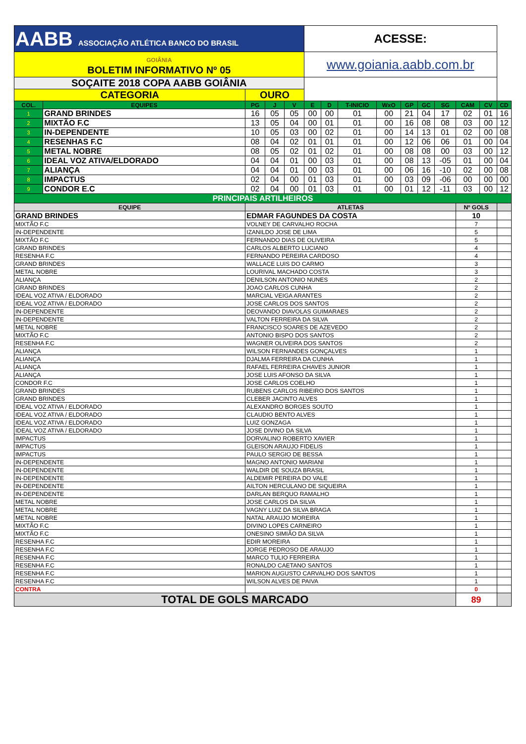| AABB ASSOCIAÇÃO ATLÉTICA BANCO DO BRASIL | | | | | ACESSE: | | | | | | | | | |
| GOIÂNIA BOLETIM INFORMATIVO Nº 05 | | | | | www.goiania.aabb.com.br | | | | | | | | | |
| SOÇAITE 2018 COPA AABB GOIÂNIA | | | | | | | | | | | | | | |
| CATEGORIA | | OURO | | | | | | | | | | | | |
| COL. | EQUIPES | PG | J | V | E | D | T-INICIO | WxO | GP | GC | SG | CAM | CV | CD |
| 1 | GRAND BRINDES | 16 | 05 | 05 | 00 | 00 | 01 | 00 | 21 | 04 | 17 | 02 | 01 | 16 |
| 2 | MIXTÃO F.C | 13 | 05 | 04 | 00 | 01 | 01 | 00 | 16 | 08 | 08 | 03 | 00 | 12 |
| 3 | IN-DEPENDENTE | 10 | 05 | 03 | 00 | 02 | 01 | 00 | 14 | 13 | 01 | 02 | 00 | 08 |
| 4 | RESENHAS F.C | 08 | 04 | 02 | 01 | 01 | 01 | 00 | 12 | 06 | 06 | 01 | 00 | 04 |
| 5 | METAL NOBRE | 08 | 05 | 02 | 01 | 02 | 01 | 00 | 08 | 08 | 00 | 03 | 00 | 12 |
| 6 | IDEAL VOZ ATIVA/ELDORADO | 04 | 04 | 01 | 00 | 03 | 01 | 00 | 08 | 13 | -05 | 01 | 00 | 04 |
| 7 | ALIANÇA | 04 | 04 | 01 | 00 | 03 | 01 | 00 | 06 | 16 | -10 | 02 | 00 | 08 |
| 8 | IMPACTUS | 02 | 04 | 00 | 01 | 03 | 01 | 00 | 03 | 09 | -06 | 00 | 00 | 00 |
| 9 | CONDOR E.C | 02 | 04 | 00 | 01 | 03 | 01 | 00 | 01 | 12 | -11 | 03 | 00 | 12 |
| PRINCIPAIS ARTILHEIROS | | | | | | | | | | | | | | |
| EQUIPE | | ATLETAS | | | | | | | | | | Nº GOLS | | |
| GRAND BRINDES | | EDMAR FAGUNDES DA COSTA | | | | | | | | | | 10 | | |
| MIXTÃO F.C | | VOLNEY DE CARVALHO ROCHA | | | | | | | | | | 7 | | |
| IN-DEPENDENTE | | IZANILDO JOSE DE LIMA | | | | | | | | | | 5 | | |
| MIXTÃO F.C | | FERNANDO DIAS DE OLIVEIRA | | | | | | | | | | 5 | | |
| GRAND BRINDES | | CARLOS ALBERTO LUCIANO | | | | | | | | | | 4 | | |
| RESENHA F.C | | FERNANDO PEREIRA CARDOSO | | | | | | | | | | 4 | | |
| GRAND BRINDES | | WALLACE LUIS DO CARMO | | | | | | | | | | 3 | | |
| METAL NOBRE | | LOURIVAL MACHADO COSTA | | | | | | | | | | 3 | | |
| ALIANÇA | | DENILSON ANTONIO NUNES | | | | | | | | | | 2 | | |
| GRAND BRINDES | | JOAO CARLOS CUNHA | | | | | | | | | | 2 | | |
| IDEAL VOZ ATIVA / ELDORADO | | MARCIAL VEIGA ARANTES | | | | | | | | | | 2 | | |
| IDEAL VOZ ATIVA / ELDORADO | | JOSE CARLOS DOS SANTOS | | | | | | | | | | 2 | | |
| IN-DEPENDENTE | | DEOVANDO DIAVOLAS GUIMARAES | | | | | | | | | | 2 | | |
| IN-DEPENDENTE | | VALTON FERREIRA DA SILVA | | | | | | | | | | 2 | | |
| METAL NOBRE | | FRANCISCO SOARES DE AZEVEDO | | | | | | | | | | 2 | | |
| MIXTÃO F.C | | ANTONIO BISPO DOS SANTOS | | | | | | | | | | 2 | | |
| RESENHA F.C | | WAGNER OLIVEIRA DOS SANTOS | | | | | | | | | | 2 | | |
| ALIANÇA | | WILSON FERNANDES GONÇALVES | | | | | | | | | | 1 | | |
| ALIANÇA | | DJALMA FERREIRA DA CUNHA | | | | | | | | | | 1 | | |
| ALIANÇA | | RAFAEL FERREIRA CHAVES JUNIOR | | | | | | | | | | 1 | | |
| ALIANÇA | | JOSE LUIS AFONSO DA SILVA | | | | | | | | | | 1 | | |
| CONDOR F.C | | JOSE CARLOS COELHO | | | | | | | | | | 1 | | |
| GRAND BRINDES | | RUBENS CARLOS RIBEIRO DOS SANTOS | | | | | | | | | | 1 | | |
| GRAND BRINDES | | CLEBER JACINTO ALVES | | | | | | | | | | 1 | | |
| IDEAL VOZ ATIVA / ELDORADO | | ALEXANDRO BORGES SOUTO | | | | | | | | | | 1 | | |
| IDEAL VOZ ATIVA / ELDORADO | | CLAUDIO BENTO ALVES | | | | | | | | | | 1 | | |
| IDEAL VOZ ATIVA / ELDORADO | | LUIZ GONZAGA | | | | | | | | | | 1 | | |
| IDEAL VOZ ATIVA / ELDORADO | | JOSE DIVINO DA SILVA | | | | | | | | | | 1 | | |
| IMPACTUS | | DORVALINO ROBERTO XAVIER | | | | | | | | | | 1 | | |
| IMPACTUS | | GLEISON ARAUJO FIDELIS | | | | | | | | | | 1 | | |
| IMPACTUS | | PAULO SERGIO DE BESSA | | | | | | | | | | 1 | | |
| IN-DEPENDENTE | | MAGNO ANTONIO MARIANI | | | | | | | | | | 1 | | |
| IN-DEPENDENTE | | WALDIR DE SOUZA BRASIL | | | | | | | | | | 1 | | |
| IN-DEPENDENTE | | ALDEMIR PEREIRA DO VALE | | | | | | | | | | 1 | | |
| IN-DEPENDENTE | | AILTON HERCULANO DE SIQUEIRA | | | | | | | | | | 1 | | |
| IN-DEPENDENTE | | DARLAN BERQUO RAMALHO | | | | | | | | | | 1 | | |
| METAL NOBRE | | JOSE CARLOS DA SILVA | | | | | | | | | | 1 | | |
| METAL NOBRE | | VAGNY LUIZ DA SILVA BRAGA | | | | | | | | | | 1 | | |
| METAL NOBRE | | NATAL ARAUJO MOREIRA | | | | | | | | | | 1 | | |
| MIXTÃO F.C | | DIVINO LOPES CARNEIRO | | | | | | | | | | 1 | | |
| MIXTÃO F.C | | ONESINO SIMIÃO DA SILVA | | | | | | | | | | 1 | | |
| RESENHA F.C | | EDIR MOREIRA | | | | | | | | | | 1 | | |
| RESENHA F.C | | JORGE PEDROSO DE ARAUJO | | | | | | | | | | 1 | | |
| RESENHA F.C | | MARCO TULIO FERREIRA | | | | | | | | | | 1 | | |
| RESENHA F.C | | RONALDO CAETANO SANTOS | | | | | | | | | | 1 | | |
| RESENHA F.C | | MARION AUGUSTO CARVALHO DOS SANTOS | | | | | | | | | | 1 | | |
| RESENHA F.C | | WILSON ALVES DE PAIVA | | | | | | | | | | 1 | | |
| CONTRA | | | | | | | | | | | | 0 | | |
| TOTAL DE GOLS MARCADO | | | | | | | | | | | | 89 | | |